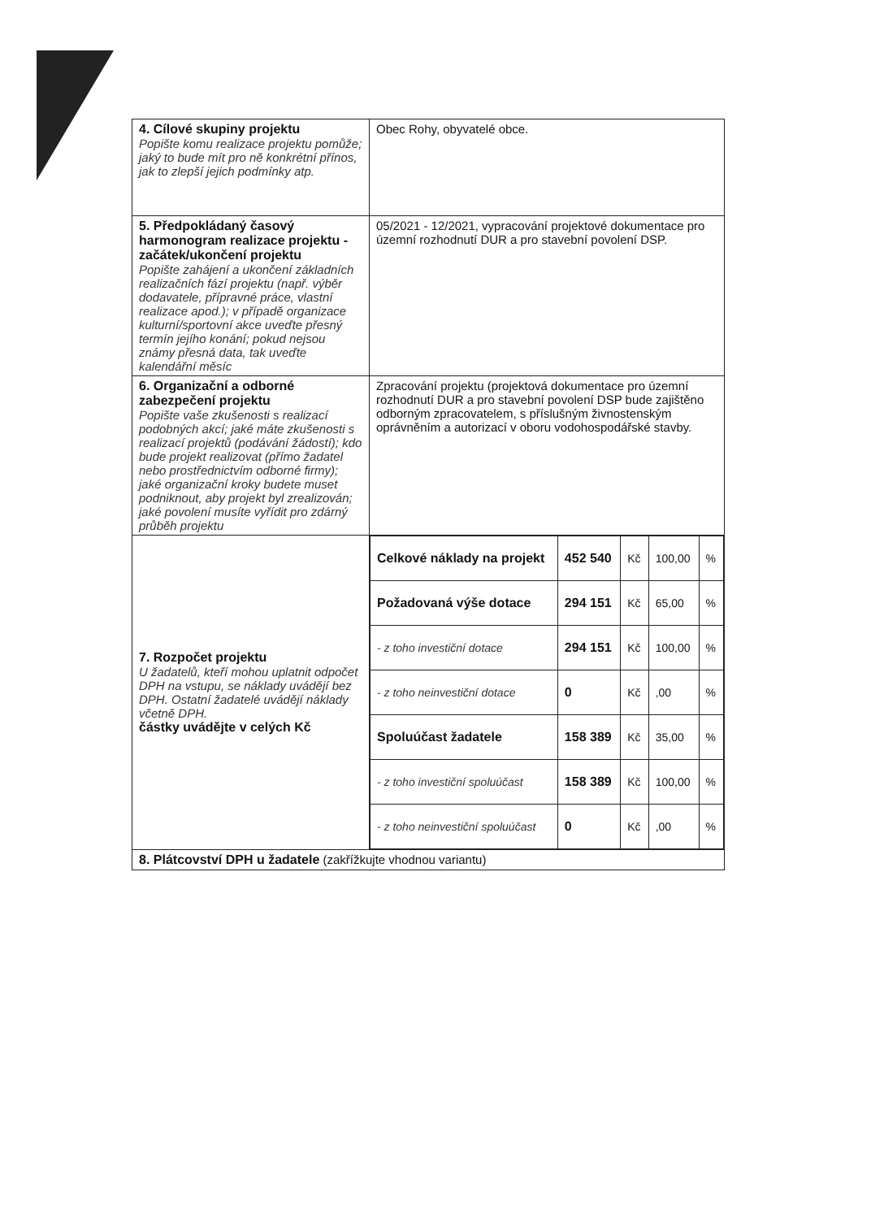| 4. Cílové skupiny projektu Popište komu realizace projektu pomůže; jaký to bude mít pro ně konkrétní přínos, jak to zlepší jejich podmínky atp. | Obec Rohy, obyvatelé obce. |
| 5. Předpokládaný časový harmonogram realizace projektu - začátek/ukončení projektu Popište zahájení a ukončení základních realizačních fází projektu (např. výběr dodavatele, přípravné práce, vlastní realizace apod.); v případě organizace kulturní/sportovní akce uveďte přesný termín jejího konání; pokud nejsou známy přesná data, tak uveďte kalendářní měsíc | 05/2021 - 12/2021, vypracování projektové dokumentace pro územní rozhodnutí DUR a pro stavební povolení DSP. |
| 6. Organizační a odborné zabezpečení projektu Popište vaše zkušenosti s realizací podobných akcí; jaké máte zkušenosti s realizací projektů (podávání žádostí); kdo bude projekt realizovat (přímo žadatel nebo prostřednictvím odborné firmy); jaké organizační kroky budete muset podniknout, aby projekt byl zrealizován; jaké povolení musíte vyřídit pro zdárný průběh projektu | Zpracování projektu (projektová dokumentace pro územní rozhodnutí DUR a pro stavební povolení DSP bude zajištěno odborným zpracovatelem, s příslušným živnostenským oprávněním a autorizací v oboru vodohospodářské stavby. |
| 7. Rozpočet projektu U žadatelů, kteří mohou uplatnit odpočet DPH na vstupu, se náklady uvádějí bez DPH. Ostatní žadatelé uvádějí náklady včetně DPH. částky uvádějte v celých Kč | / Celkové náklady na projekt / 452 540 / Kč / 100,00 / % / / Požadovaná výše dotace / 294 151 / Kč / 65,00 / % / / - z toho investiční dotace / 294 151 / Kč / 100,00 / % / / - z toho neinvestiční dotace / 0 / Kč / ,00 / % / / Spoluúčast žadatele / 158 389 / Kč / 35,00 / % / / - z toho investiční spoluúčast / 158 389 / Kč / 100,00 / % / / - z toho neinvestiční spoluúčast / 0 / Kč / ,00 / % / |
| 8. Plátcovství DPH u žadatele (zakřížkujte vhodnou variantu) | |